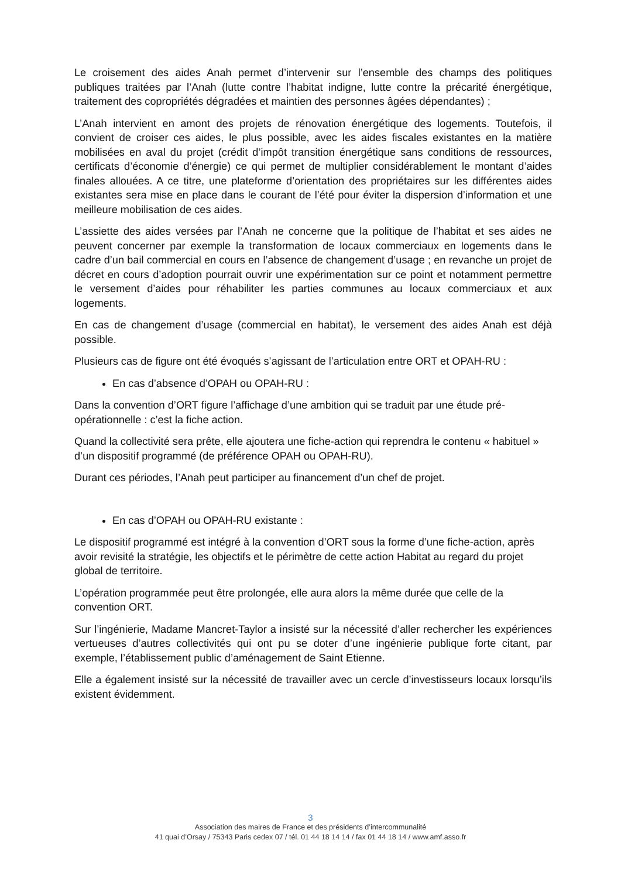Le croisement des aides Anah permet d’intervenir sur l’ensemble des champs des politiques publiques traitées par l’Anah (lutte contre l’habitat indigne, lutte contre la précarité énergétique, traitement des copropriétés dégradées et maintien des personnes âgées dépendantes) ;
L’Anah intervient en amont des projets de rénovation énergétique des logements. Toutefois, il convient de croiser ces aides, le plus possible, avec les aides fiscales existantes en la matière mobilisées en aval du projet (crédit d’impôt transition énergétique sans conditions de ressources, certificats d’économie d’énergie) ce qui permet de multiplier considérablement le montant d’aides finales allouées. A ce titre, une plateforme d’orientation des propriétaires sur les différentes aides existantes sera mise en place dans le courant de l’été pour éviter la dispersion d’information et une meilleure mobilisation de ces aides.
L’assiette des aides versées par l’Anah ne concerne que la politique de l’habitat et ses aides ne peuvent concerner par exemple la transformation de locaux commerciaux en logements dans le cadre d’un bail commercial en cours en l’absence de changement d’usage ; en revanche un projet de décret en cours d’adoption pourrait ouvrir une expérimentation sur ce point et notamment permettre le versement d’aides pour réhabiliter les parties communes au locaux commerciaux et aux logements.
En cas de changement d’usage (commercial en habitat), le versement des aides Anah est déjà possible.
Plusieurs cas de figure ont été évoqués s’agissant de l’articulation entre ORT et OPAH-RU :
En cas d’absence d’OPAH ou OPAH-RU :
Dans la convention d’ORT figure l’affichage d’une ambition qui se traduit par une étude pré-opérationnelle : c’est la fiche action.
Quand la collectivité sera prête, elle ajoutera une fiche-action qui reprendra le contenu « habituel » d’un dispositif programmé (de préférence OPAH ou OPAH-RU).
Durant ces périodes, l’Anah peut participer au financement d’un chef de projet.
En cas d’OPAH ou OPAH-RU existante :
Le dispositif programmé est intégré à la convention d’ORT sous la forme d’une fiche-action, après avoir revisité la stratégie, les objectifs et le périmètre de cette action Habitat au regard du projet global de territoire.
L’opération programmée peut être prolongée, elle aura alors la même durée que celle de la convention ORT.
Sur l’ingénierie, Madame Mancret-Taylor a insisté sur la nécessité d’aller rechercher les expériences vertueuses d’autres collectivités qui ont pu se doter d’une ingénierie publique forte citant, par exemple, l’établissement public d’aménagement de Saint Etienne.
Elle a également insisté sur la nécessité de travailler avec un cercle d’investisseurs locaux lorsqu’ils existent évidemment.
3
Association des maires de France et des présidents d’intercommunalité
41 quai d’Orsay / 75343 Paris cedex 07 / tél. 01 44 18 14 14 / fax 01 44 18 14 / www.amf.asso.fr